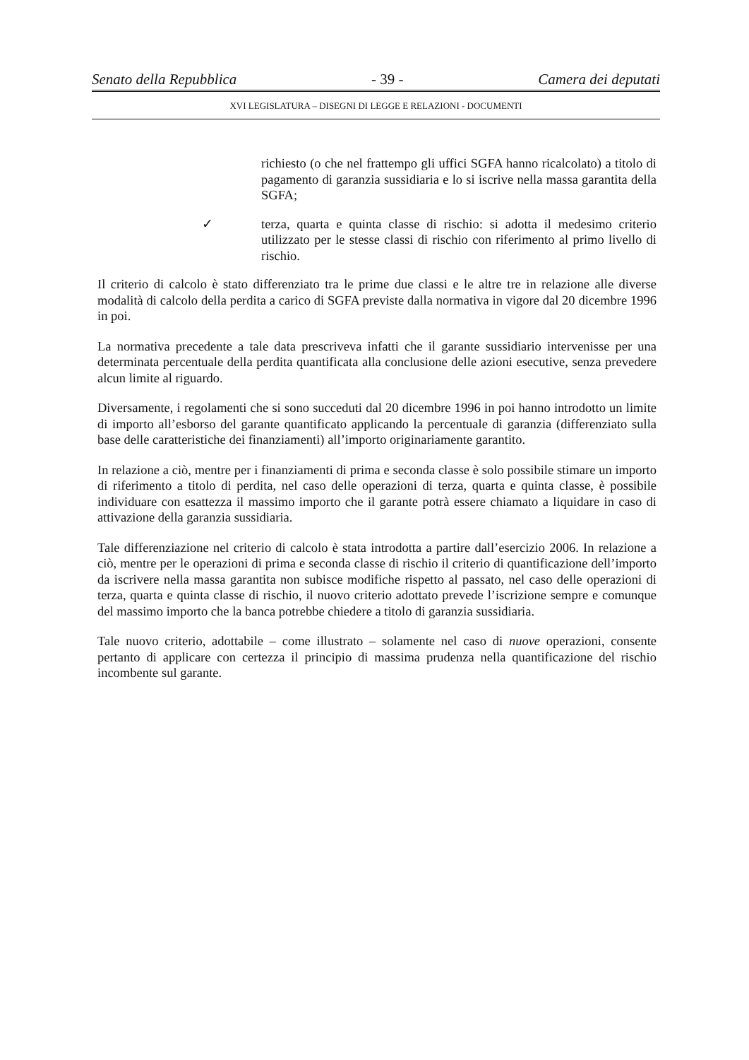Senato della Repubblica - 39 - Camera dei deputati
XVI LEGISLATURA – DISEGNI DI LEGGE E RELAZIONI - DOCUMENTI
richiesto (o che nel frattempo gli uffici SGFA hanno ricalcolato) a titolo di pagamento di garanzia sussidiaria e lo si iscrive nella massa garantita della SGFA;
✓ terza, quarta e quinta classe di rischio: si adotta il medesimo criterio utilizzato per le stesse classi di rischio con riferimento al primo livello di rischio.
Il criterio di calcolo è stato differenziato tra le prime due classi e le altre tre in relazione alle diverse modalità di calcolo della perdita a carico di SGFA previste dalla normativa in vigore dal 20 dicembre 1996 in poi.
La normativa precedente a tale data prescriveva infatti che il garante sussidiario intervenisse per una determinata percentuale della perdita quantificata alla conclusione delle azioni esecutive, senza prevedere alcun limite al riguardo.
Diversamente, i regolamenti che si sono succeduti dal 20 dicembre 1996 in poi hanno introdotto un limite di importo all’esborso del garante quantificato applicando la percentuale di garanzia (differenziato sulla base delle caratteristiche dei finanziamenti) all’importo originariamente garantito.
In relazione a ciò, mentre per i finanziamenti di prima e seconda classe è solo possibile stimare un importo di riferimento a titolo di perdita, nel caso delle operazioni di terza, quarta e quinta classe, è possibile individuare con esattezza il massimo importo che il garante potrà essere chiamato a liquidare in caso di attivazione della garanzia sussidiaria.
Tale differenziazione nel criterio di calcolo è stata introdotta a partire dall’esercizio 2006. In relazione a ciò, mentre per le operazioni di prima e seconda classe di rischio il criterio di quantificazione dell’importo da iscrivere nella massa garantita non subisce modifiche rispetto al passato, nel caso delle operazioni di terza, quarta e quinta classe di rischio, il nuovo criterio adottato prevede l’iscrizione sempre e comunque del massimo importo che la banca potrebbe chiedere a titolo di garanzia sussidiaria.
Tale nuovo criterio, adottabile – come illustrato – solamente nel caso di nuove operazioni, consente pertanto di applicare con certezza il principio di massima prudenza nella quantificazione del rischio incombente sul garante.